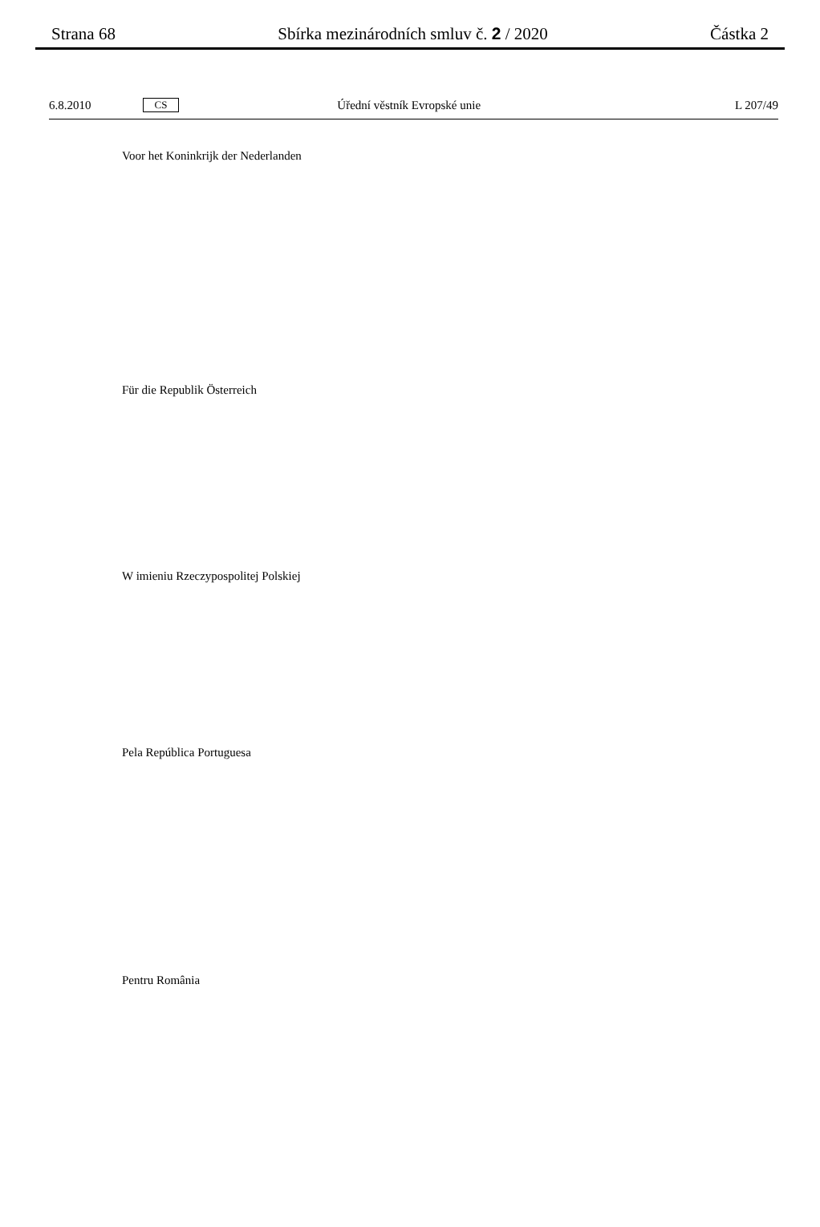Strana 68 Sbírka mezinárodních smluv č. 2 / 2020 Částka 2
6.8.2010 CS Úřední věstník Evropské unie L 207/49
Voor het Koninkrijk der Nederlanden
Für die Republik Österreich
W imieniu Rzeczypospolitej Polskiej
Pela República Portuguesa
Pentru România